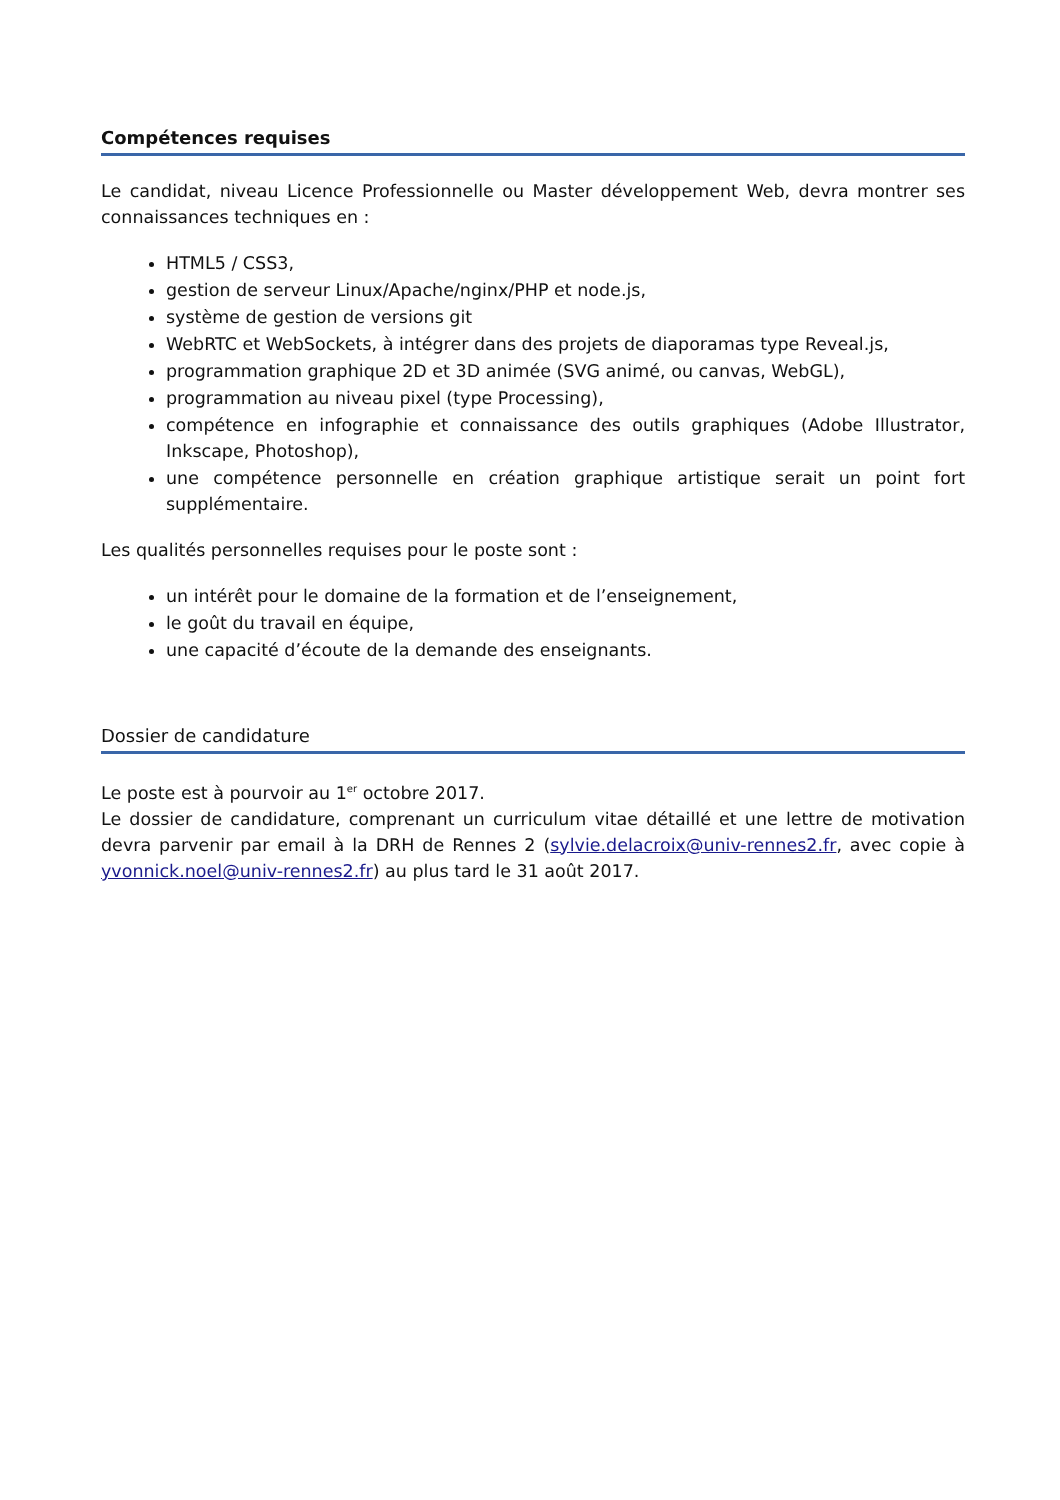Compétences requises
Le candidat, niveau Licence Professionnelle ou Master développement Web, devra montrer ses connaissances techniques en :
HTML5 / CSS3,
gestion de serveur Linux/Apache/nginx/PHP et node.js,
système de gestion de versions git
WebRTC et WebSockets, à intégrer dans des projets de diaporamas type Reveal.js,
programmation graphique 2D et 3D animée (SVG animé, ou canvas, WebGL),
programmation au niveau pixel (type Processing),
compétence en infographie et connaissance des outils graphiques (Adobe Illustrator, Inkscape, Photoshop),
une compétence personnelle en création graphique artistique serait un point fort supplémentaire.
Les qualités personnelles requises pour le poste sont :
un intérêt pour le domaine de la formation et de l’enseignement,
le goût du travail en équipe,
une capacité d’écoute de la demande des enseignants.
Dossier de candidature
Le poste est à pourvoir au 1<sup>er</sup> octobre 2017.
Le dossier de candidature, comprenant un curriculum vitae détaillé et une lettre de motivation devra parvenir par email à la DRH de Rennes 2 (sylvie.delacroix@univ-rennes2.fr, avec copie à yvonnick.noel@univ-rennes2.fr) au plus tard le 31 août 2017.